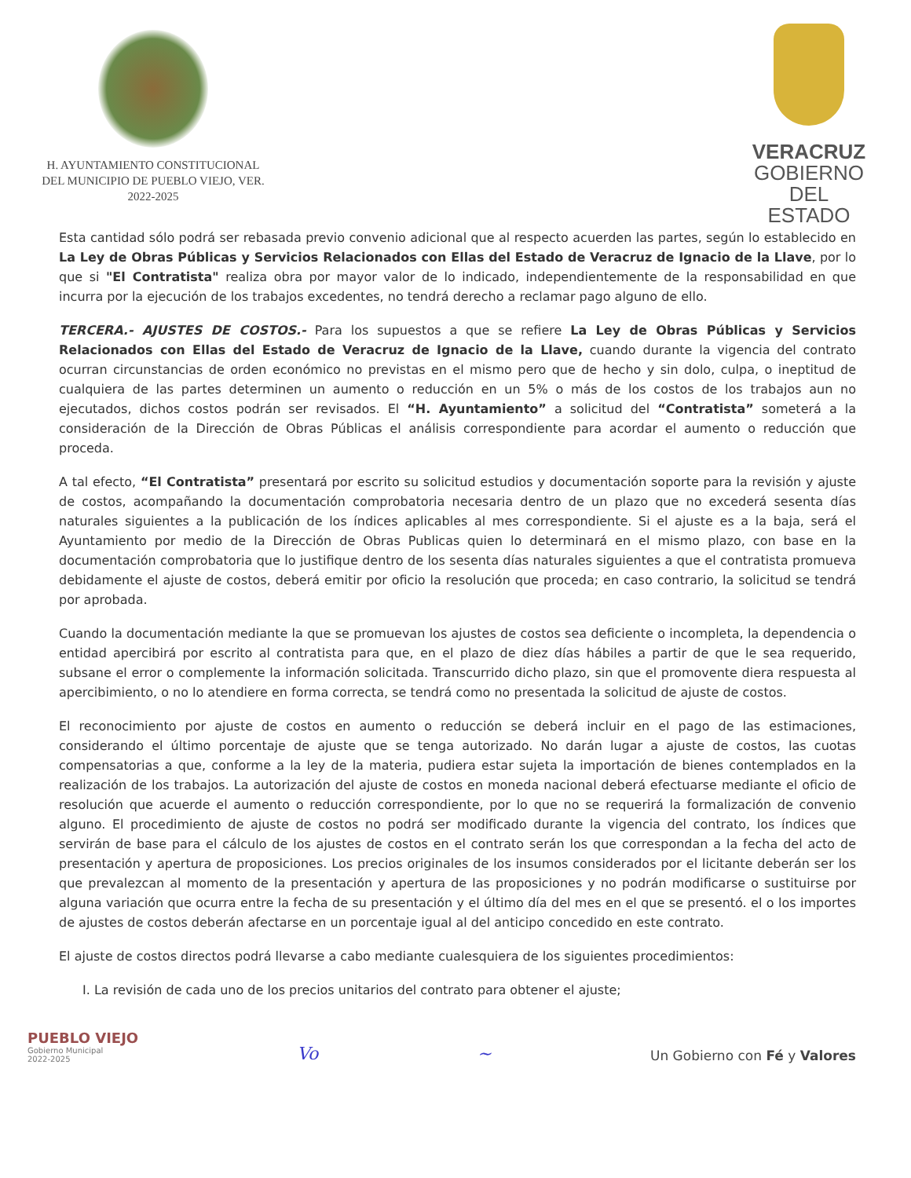H. AYUNTAMIENTO CONSTITUCIONAL
DEL MUNICIPIO DE PUEBLO VIEJO, VER.
2022-2025
VERACRUZ
GOBIERNO
DEL ESTADO
Esta cantidad sólo podrá ser rebasada previo convenio adicional que al respecto acuerden las partes, según lo establecido en La Ley de Obras Públicas y Servicios Relacionados con Ellas del Estado de Veracruz de Ignacio de la Llave, por lo que si "El Contratista" realiza obra por mayor valor de lo indicado, independientemente de la responsabilidad en que incurra por la ejecución de los trabajos excedentes, no tendrá derecho a reclamar pago alguno de ello.
TERCERA.- AJUSTES DE COSTOS.- Para los supuestos a que se refiere La Ley de Obras Públicas y Servicios Relacionados con Ellas del Estado de Veracruz de Ignacio de la Llave, cuando durante la vigencia del contrato ocurran circunstancias de orden económico no previstas en el mismo pero que de hecho y sin dolo, culpa, o ineptitud de cualquiera de las partes determinen un aumento o reducción en un 5% o más de los costos de los trabajos aun no ejecutados, dichos costos podrán ser revisados. El “H. Ayuntamiento” a solicitud del “Contratista” someterá a la consideración de la Dirección de Obras Públicas el análisis correspondiente para acordar el aumento o reducción que proceda.
A tal efecto, “El Contratista” presentará por escrito su solicitud estudios y documentación soporte para la revisión y ajuste de costos, acompañando la documentación comprobatoria necesaria dentro de un plazo que no excederá sesenta días naturales siguientes a la publicación de los índices aplicables al mes correspondiente. Si el ajuste es a la baja, será el Ayuntamiento por medio de la Dirección de Obras Publicas quien lo determinará en el mismo plazo, con base en la documentación comprobatoria que lo justifique dentro de los sesenta días naturales siguientes a que el contratista promueva debidamente el ajuste de costos, deberá emitir por oficio la resolución que proceda; en caso contrario, la solicitud se tendrá por aprobada.
Cuando la documentación mediante la que se promuevan los ajustes de costos sea deficiente o incompleta, la dependencia o entidad apercibirá por escrito al contratista para que, en el plazo de diez días hábiles a partir de que le sea requerido, subsane el error o complemente la información solicitada. Transcurrido dicho plazo, sin que el promovente diera respuesta al apercibimiento, o no lo atendiere en forma correcta, se tendrá como no presentada la solicitud de ajuste de costos.
El reconocimiento por ajuste de costos en aumento o reducción se deberá incluir en el pago de las estimaciones, considerando el último porcentaje de ajuste que se tenga autorizado. No darán lugar a ajuste de costos, las cuotas compensatorias a que, conforme a la ley de la materia, pudiera estar sujeta la importación de bienes contemplados en la realización de los trabajos. La autorización del ajuste de costos en moneda nacional deberá efectuarse mediante el oficio de resolución que acuerde el aumento o reducción correspondiente, por lo que no se requerirá la formalización de convenio alguno. El procedimiento de ajuste de costos no podrá ser modificado durante la vigencia del contrato, los índices que servirán de base para el cálculo de los ajustes de costos en el contrato serán los que correspondan a la fecha del acto de presentación y apertura de proposiciones. Los precios originales de los insumos considerados por el licitante deberán ser los que prevalezcan al momento de la presentación y apertura de las proposiciones y no podrán modificarse o sustituirse por alguna variación que ocurra entre la fecha de su presentación y el último día del mes en el que se presentó. el o los importes de ajustes de costos deberán afectarse en un porcentaje igual al del anticipo concedido en este contrato.
El ajuste de costos directos podrá llevarse a cabo mediante cualesquiera de los siguientes procedimientos:
I. La revisión de cada uno de los precios unitarios del contrato para obtener el ajuste;
PUEBLO VIEJO
Gobierno Municipal
2022-2025
Vo
~
Un Gobierno con Fé y Valores